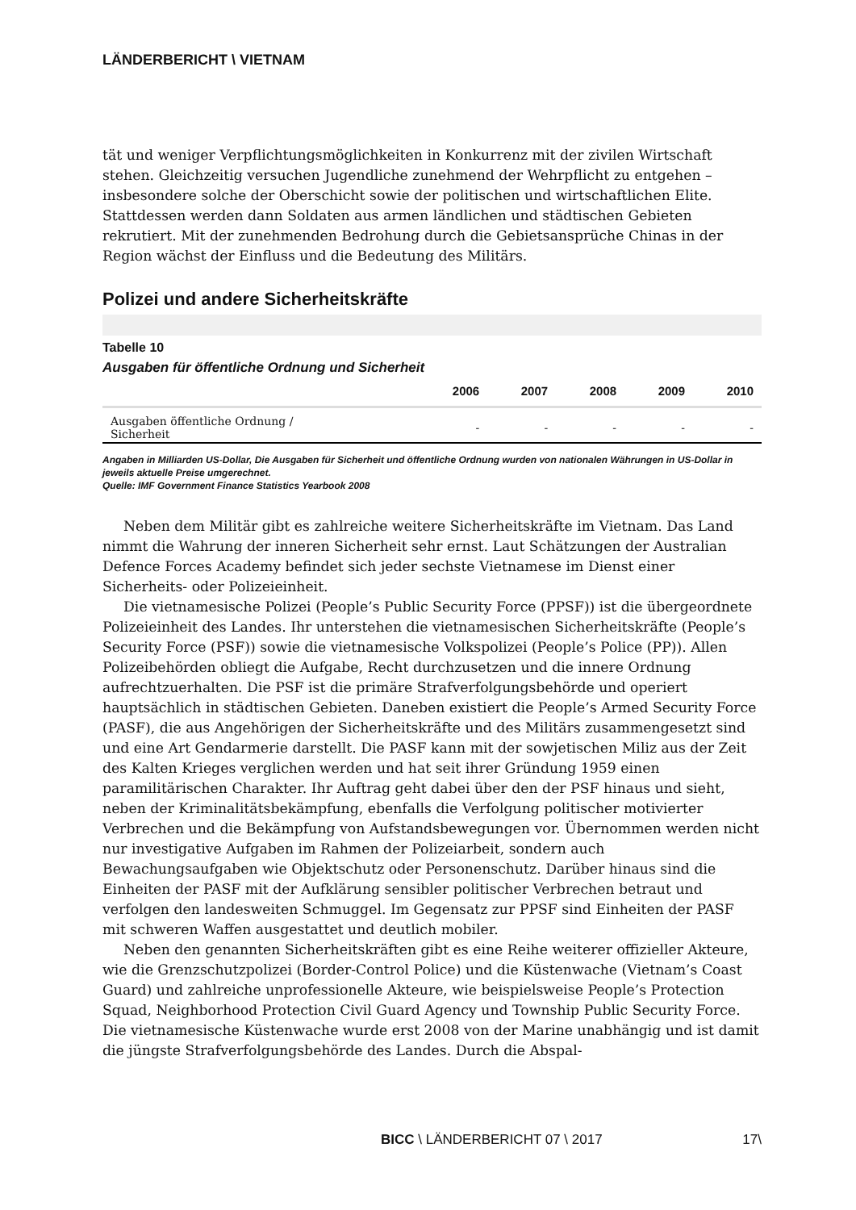LÄNDERBERICHT \ VIETNAM
tät und weniger Verpflichtungsmöglichkeiten in Konkurrenz mit der zivilen Wirtschaft stehen. Gleichzeitig versuchen Jugendliche zunehmend der Wehrpflicht zu entgehen – insbesondere solche der Oberschicht sowie der politischen und wirtschaftlichen Elite. Stattdessen werden dann Soldaten aus armen ländlichen und städtischen Gebieten rekrutiert. Mit der zunehmenden Bedrohung durch die Gebietsansprüche Chinas in der Region wächst der Einfluss und die Bedeutung des Militärs.
Polizei und andere Sicherheitskräfte
Tabelle 10
Ausgaben für öffentliche Ordnung und Sicherheit
| | 2006 | 2007 | 2008 | 2009 | 2010 |
| --- | --- | --- | --- | --- | --- |
| Ausgaben öffentliche Ordnung / Sicherheit | - | - | - | - | - |
Angaben in Milliarden US-Dollar, Die Ausgaben für Sicherheit und öffentliche Ordnung wurden von nationalen Währungen in US-Dollar in jeweils aktuelle Preise umgerechnet.
Quelle: IMF Government Finance Statistics Yearbook 2008
Neben dem Militär gibt es zahlreiche weitere Sicherheitskräfte im Vietnam. Das Land nimmt die Wahrung der inneren Sicherheit sehr ernst. Laut Schätzungen der Australian Defence Forces Academy befindet sich jeder sechste Vietnamese im Dienst einer Sicherheits- oder Polizeieinheit.
Die vietnamesische Polizei (People’s Public Security Force (PPSF)) ist die übergeordnete Polizeieinheit des Landes. Ihr unterstehen die vietnamesischen Sicherheitskräfte (People’s Security Force (PSF)) sowie die vietnamesische Volkspolizei (People’s Police (PP)). Allen Polizeibehörden obliegt die Aufgabe, Recht durchzusetzen und die innere Ordnung aufrechtzuerhalten. Die PSF ist die primäre Strafverfolgungsbehörde und operiert hauptsächlich in städtischen Gebieten. Daneben existiert die People’s Armed Security Force (PASF), die aus Angehörigen der Sicherheitskräfte und des Militärs zusammengesetzt sind und eine Art Gendarmerie darstellt. Die PASF kann mit der sowjetischen Miliz aus der Zeit des Kalten Krieges verglichen werden und hat seit ihrer Gründung 1959 einen paramilitärischen Charakter. Ihr Auftrag geht dabei über den der PSF hinaus und sieht, neben der Kriminalitätsbekämpfung, ebenfalls die Verfolgung politischer motivierter Verbrechen und die Bekämpfung von Aufstandsbewegungen vor. Übernommen werden nicht nur investigative Aufgaben im Rahmen der Polizeiarbeit, sondern auch Bewachungsaufgaben wie Objektschutz oder Personenschutz. Darüber hinaus sind die Einheiten der PASF mit der Aufklärung sensibler politischer Verbrechen betraut und verfolgen den landesweiten Schmuggel. Im Gegensatz zur PPSF sind Einheiten der PASF mit schweren Waffen ausgestattet und deutlich mobiler.
Neben den genannten Sicherheitskräften gibt es eine Reihe weiterer offizieller Akteure, wie die Grenzschutzpolizei (Border-Control Police) und die Küstenwache (Vietnam’s Coast Guard) und zahlreiche unprofessionelle Akteure, wie beispielsweise People’s Protection Squad, Neighborhood Protection Civil Guard Agency und Township Public Security Force. Die vietnamesische Küstenwache wurde erst 2008 von der Marine unabhängig und ist damit die jüngste Strafverfolgungsbehörde des Landes. Durch die Abspal-
BICC \ LÄNDERBERICHT 07 \ 2017 17\